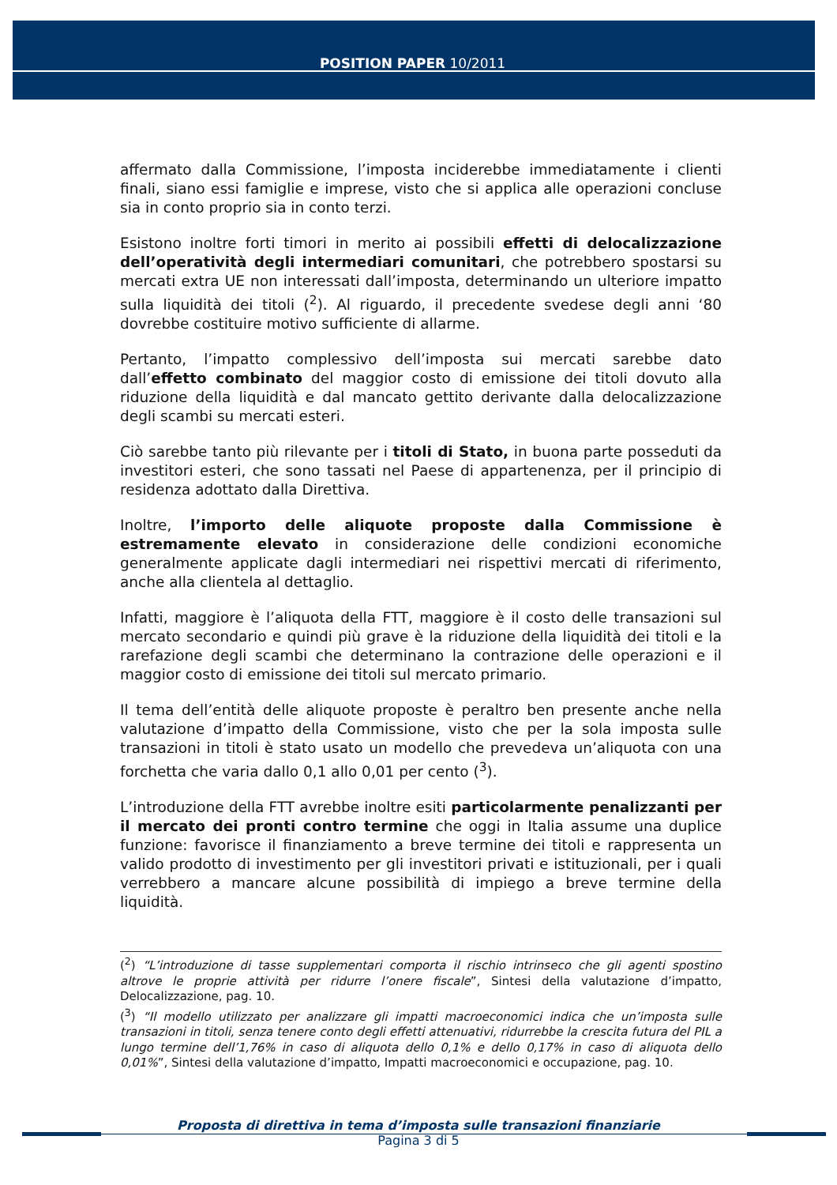POSITION PAPER 10/2011
affermato dalla Commissione, l’imposta inciderebbe immediatamente i clienti finali, siano essi famiglie e imprese, visto che si applica alle operazioni concluse sia in conto proprio sia in conto terzi.
Esistono inoltre forti timori in merito ai possibili effetti di delocalizzazione dell’operatività degli intermediari comunitari, che potrebbero spostarsi su mercati extra UE non interessati dall’imposta, determinando un ulteriore impatto sulla liquidità dei titoli (<sup>2</sup>). Al riguardo, il precedente svedese degli anni ‘80 dovrebbe costituire motivo sufficiente di allarme.
Pertanto, l’impatto complessivo dell’imposta sui mercati sarebbe dato dall’effetto combinato del maggior costo di emissione dei titoli dovuto alla riduzione della liquidità e dal mancato gettito derivante dalla delocalizzazione degli scambi su mercati esteri.
Ciò sarebbe tanto più rilevante per i titoli di Stato, in buona parte posseduti da investitori esteri, che sono tassati nel Paese di appartenenza, per il principio di residenza adottato dalla Direttiva.
Inoltre, l’importo delle aliquote proposte dalla Commissione è estremamente elevato in considerazione delle condizioni economiche generalmente applicate dagli intermediari nei rispettivi mercati di riferimento, anche alla clientela al dettaglio.
Infatti, maggiore è l’aliquota della FTT, maggiore è il costo delle transazioni sul mercato secondario e quindi più grave è la riduzione della liquidità dei titoli e la rarefazione degli scambi che determinano la contrazione delle operazioni e il maggior costo di emissione dei titoli sul mercato primario.
Il tema dell’entità delle aliquote proposte è peraltro ben presente anche nella valutazione d’impatto della Commissione, visto che per la sola imposta sulle transazioni in titoli è stato usato un modello che prevedeva un’aliquota con una forchetta che varia dallo 0,1 allo 0,01 per cento (<sup>3</sup>).
L’introduzione della FTT avrebbe inoltre esiti particolarmente penalizzanti per il mercato dei pronti contro termine che oggi in Italia assume una duplice funzione: favorisce il finanziamento a breve termine dei titoli e rappresenta un valido prodotto di investimento per gli investitori privati e istituzionali, per i quali verrebbero a mancare alcune possibilità di impiego a breve termine della liquidità.
(<sup>2</sup>) “L’introduzione di tasse supplementari comporta il rischio intrinseco che gli agenti spostino altrove le proprie attività per ridurre l’onere fiscale”, Sintesi della valutazione d’impatto, Delocalizzazione, pag. 10.
(<sup>3</sup>) “Il modello utilizzato per analizzare gli impatti macroeconomici indica che un’imposta sulle transazioni in titoli, senza tenere conto degli effetti attenuativi, ridurrebbe la crescita futura del PIL a lungo termine dell’1,76% in caso di aliquota dello 0,1% e dello 0,17% in caso di aliquota dello 0,01%”, Sintesi della valutazione d’impatto, Impatti macroeconomici e occupazione, pag. 10.
Proposta di direttiva in tema d’imposta sulle transazioni finanziarie
Pagina 3 di 5